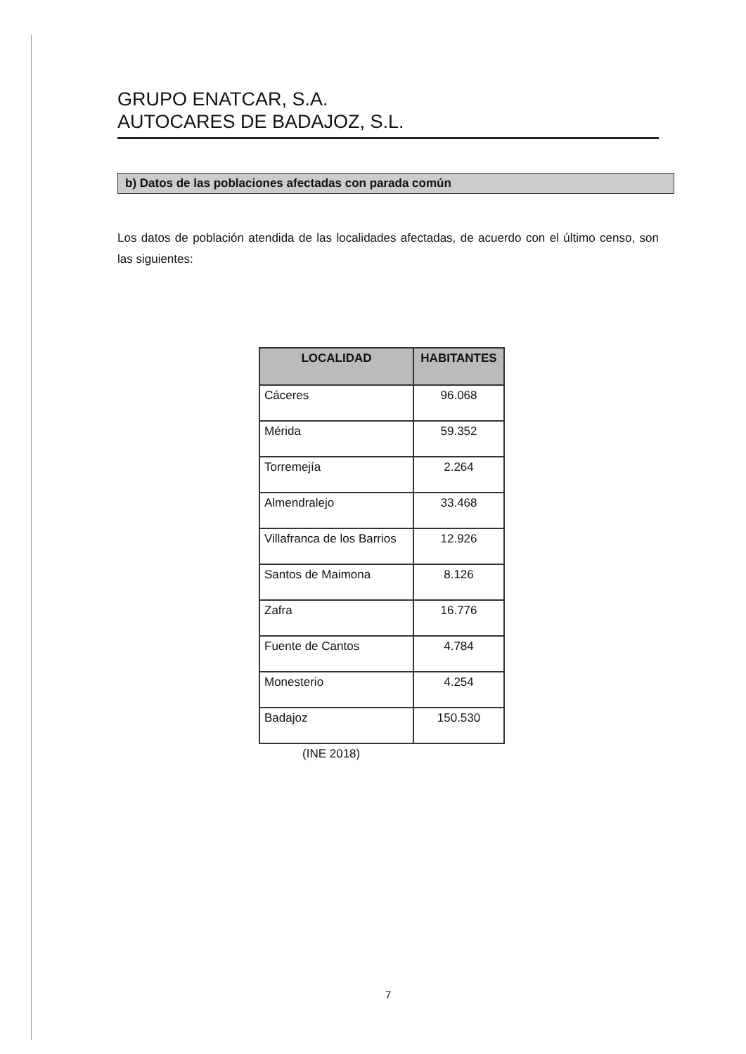GRUPO ENATCAR, S.A.
AUTOCARES DE BADAJOZ, S.L.
b) Datos de las poblaciones afectadas con parada común
Los datos de población atendida de las localidades afectadas, de acuerdo con el último censo, son las siguientes:
| LOCALIDAD | HABITANTES |
| --- | --- |
| Cáceres | 96.068 |
| Mérida | 59.352 |
| Torremejía | 2.264 |
| Almendralejo | 33.468 |
| Villafranca de los Barrios | 12.926 |
| Santos de Maimona | 8.126 |
| Zafra | 16.776 |
| Fuente de Cantos | 4.784 |
| Monesterio | 4.254 |
| Badajoz | 150.530 |
(INE 2018)
7